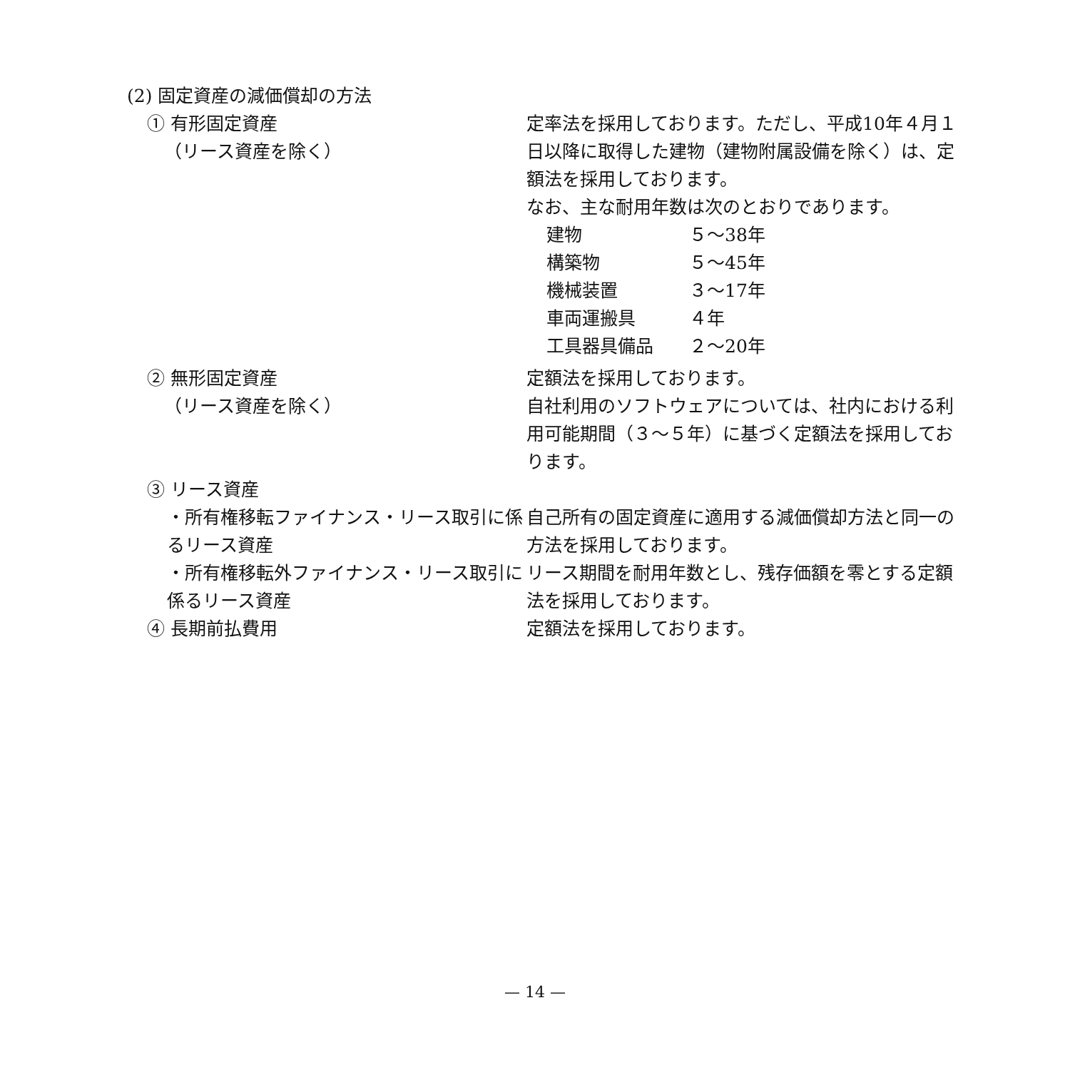(2) 固定資産の減価償却の方法
① 有形固定資産
（リース資産を除く）
定率法を採用しております。ただし、平成10年４月１日以降に取得した建物（建物附属設備を除く）は、定額法を採用しております。
なお、主な耐用年数は次のとおりであります。
建物 ５～38年
構築物 ５～45年
機械装置 ３～17年
車両運搬具 ４年
工具器具備品 ２～20年
② 無形固定資産
（リース資産を除く）
定額法を採用しております。
自社利用のソフトウェアについては、社内における利用可能期間（３～５年）に基づく定額法を採用しております。
③ リース資産
・所有権移転ファイナンス・リース取引に係るリース資産
自己所有の固定資産に適用する減価償却方法と同一の方法を採用しております。
・所有権移転外ファイナンス・リース取引に係るリース資産
リース期間を耐用年数とし、残存価額を零とする定額法を採用しております。
④ 長期前払費用 定額法を採用しております。
— 14 —